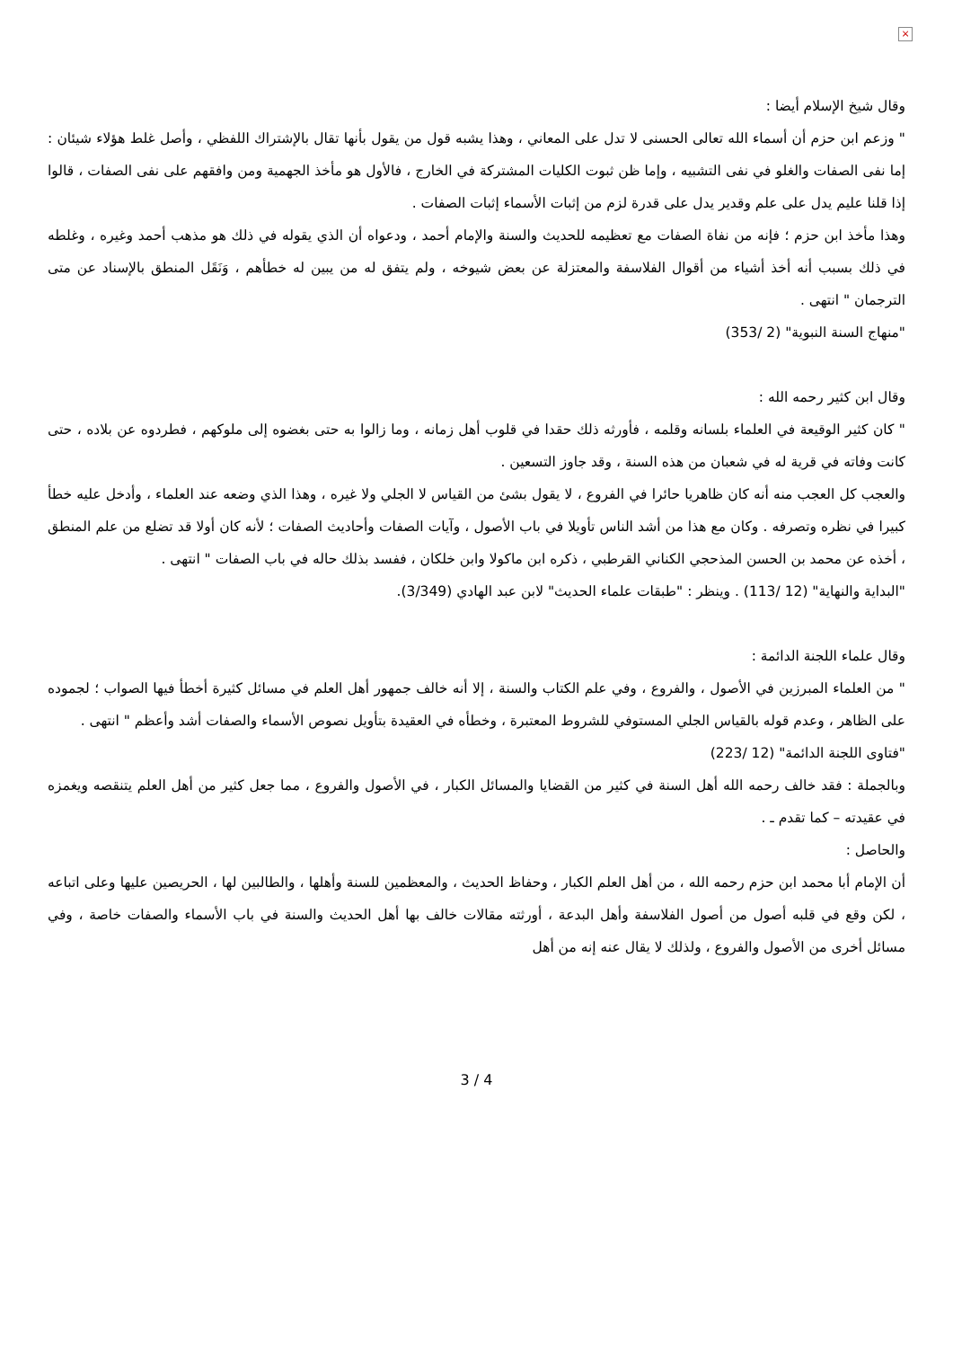×
وقال شيخ الإسلام أيضا :
" وزعم ابن حزم أن أسماء الله تعالى الحسنى لا تدل على المعاني ، وهذا يشبه قول من يقول بأنها تقال بالإشتراك اللفظي ، وأصل غلط هؤلاء شيئان : إما نفى الصفات والغلو في نفى التشبيه ، وإما ظن ثبوت الكليات المشتركة في الخارج ، فالأول هو مأخذ الجهمية ومن وافقهم على نفى الصفات ، قالوا إذا قلنا عليم يدل على علم وقدير يدل على قدرة لزم من إثبات الأسماء إثبات الصفات .
وهذا مأخذ ابن حزم ؛ فإنه من نفاة الصفات مع تعظيمه للحديث والسنة والإمام أحمد ، ودعواه أن الذي يقوله في ذلك هو مذهب أحمد وغيره ، وغلطه في ذلك بسبب أنه أخذ أشياء من أقوال الفلاسفة والمعتزلة عن بعض شيوخه ، ولم يتفق له من يبين له خطأهم ، وَنَقَل المنطق بالإسناد عن متى الترجمان " انتهى .
"منهاج السنة النبوية" (2 /353)
وقال ابن كثير رحمه الله :
" كان كثير الوقيعة في العلماء بلسانه وقلمه ، فأورثه ذلك حقدا في قلوب أهل زمانه ، وما زالوا به حتى بغضوه إلى ملوكهم ، فطردوه عن بلاده ، حتى كانت وفاته في قرية له في شعبان من هذه السنة ، وقد جاوز التسعين .
والعجب كل العجب منه أنه كان ظاهريا حائرا في الفروع ، لا يقول بشئ من القياس لا الجلي ولا غيره ، وهذا الذي وضعه عند العلماء ، وأدخل عليه خطأ كبيرا في نظره وتصرفه . وكان مع هذا من أشد الناس تأويلا في باب الأصول ، وآيات الصفات وأحاديث الصفات ؛ لأنه كان أولا قد تضلع من علم المنطق ، أخذه عن محمد بن الحسن المذحجي الكناني القرطبي ، ذكره ابن ماكولا وابن خلكان ، ففسد بذلك حاله في باب الصفات " انتهى .
"البداية والنهاية" (12 /113) . وينظر : "طبقات علماء الحديث" لابن عبد الهادي (3/349).
وقال علماء اللجنة الدائمة :
" من العلماء المبرزين في الأصول ، والفروع ، وفي علم الكتاب والسنة ، إلا أنه خالف جمهور أهل العلم في مسائل كثيرة أخطأ فيها الصواب ؛ لجموده على الظاهر ، وعدم قوله بالقياس الجلي المستوفي للشروط المعتبرة ، وخطأه في العقيدة بتأويل نصوص الأسماء والصفات أشد وأعظم " انتهى .
"فتاوى اللجنة الدائمة" (12 /223)
وبالجملة : فقد خالف رحمه الله أهل السنة في كثير من القضايا والمسائل الكبار ، في الأصول والفروع ، مما جعل كثير من أهل العلم يتنقصه ويغمزه في عقيدته – كما تقدم ـ .
والحاصل :
أن الإمام أبا محمد ابن حزم رحمه الله ، من أهل العلم الكبار ، وحفاظ الحديث ، والمعظمين للسنة وأهلها ، والطالبين لها ، الحريصين عليها وعلى اتباعه ، لكن وقع في قلبه أصول من أصول الفلاسفة وأهل البدعة ، أورثته مقالات خالف بها أهل الحديث والسنة في باب الأسماء والصفات خاصة ، وفي مسائل أخرى من الأصول والفروع ، ولذلك لا يقال عنه إنه من أهل
3 / 4